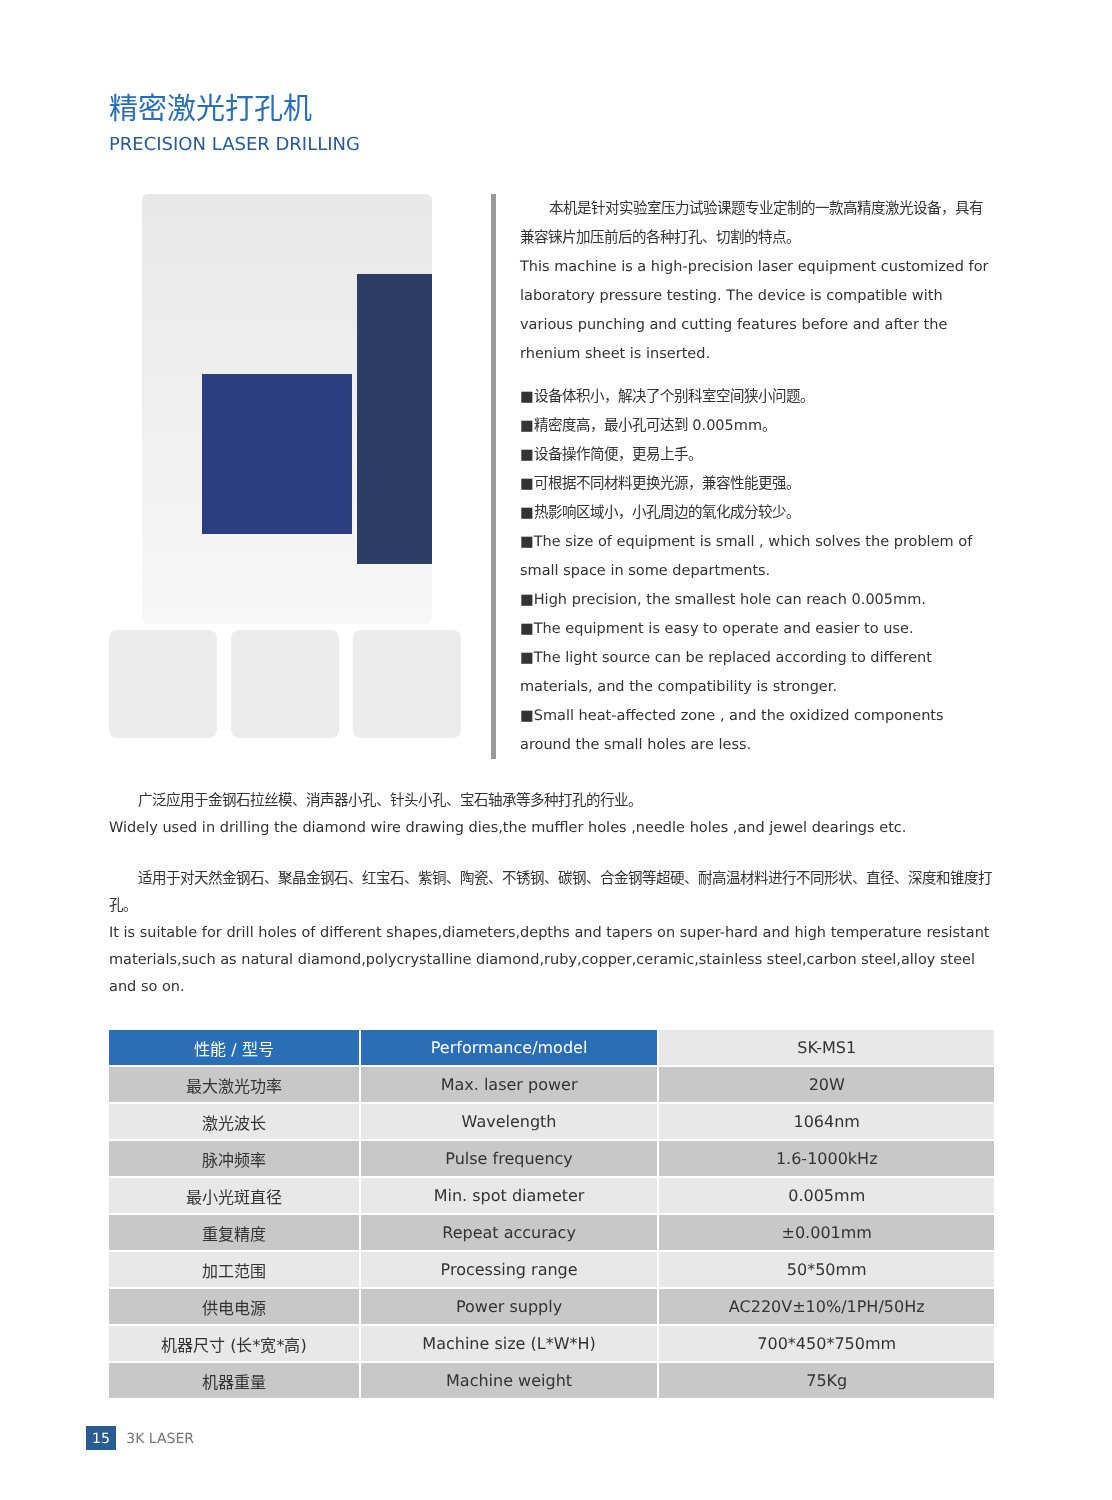精密激光打孔机
PRECISION LASER DRILLING
  本机是针对实验室压力试验课题专业定制的一款高精度激光设备，具有兼容铼片加压前后的各种打孔、切割的特点。
This machine is a high-precision laser equipment customized for laboratory pressure testing. The device is compatible with various punching and cutting features before and after the rhenium sheet is inserted.
■设备体积小，解决了个别科室空间狭小问题。
■精密度高，最小孔可达到 0.005mm。
■设备操作简便，更易上手。
■可根据不同材料更换光源，兼容性能更强。
■热影响区域小，小孔周边的氧化成分较少。
■The size of equipment is small , which solves the problem of small space in some departments.
■High precision, the smallest hole can reach 0.005mm.
■The equipment is easy to operate and easier to use.
■The light source can be replaced according to different materials, and the compatibility is stronger.
■Small heat-affected zone , and the oxidized components around the small holes are less.
  广泛应用于金钢石拉丝模、消声器小孔、针头小孔、宝石轴承等多种打孔的行业。
Widely used in drilling the diamond wire drawing dies,the muffler holes ,needle holes ,and jewel dearings etc.
  适用于对天然金钢石、聚晶金钢石、红宝石、紫铜、陶瓷、不锈钢、碳钢、合金钢等超硬、耐高温材料进行不同形状、直径、深度和锥度打孔。
It is suitable for drill holes of different shapes,diameters,depths and tapers on super-hard and high temperature resistant materials,such as natural diamond,polycrystalline diamond,ruby,copper,ceramic,stainless steel,carbon steel,alloy steel and so on.
| 性能 / 型号 | Performance/model | SK-MS1 |
| --- | --- | --- |
| 最大激光功率 | Max. laser power | 20W |
| 激光波长 | Wavelength | 1064nm |
| 脉冲频率 | Pulse frequency | 1.6-1000kHz |
| 最小光斑直径 | Min. spot diameter | 0.005mm |
| 重复精度 | Repeat accuracy | ±0.001mm |
| 加工范围 | Processing range | 50*50mm |
| 供电电源 | Power supply | AC220V±10%/1PH/50Hz |
| 机器尺寸 (长*宽*高) | Machine size (L*W*H) | 700*450*750mm |
| 机器重量 | Machine weight | 75Kg |
15 3K LASER